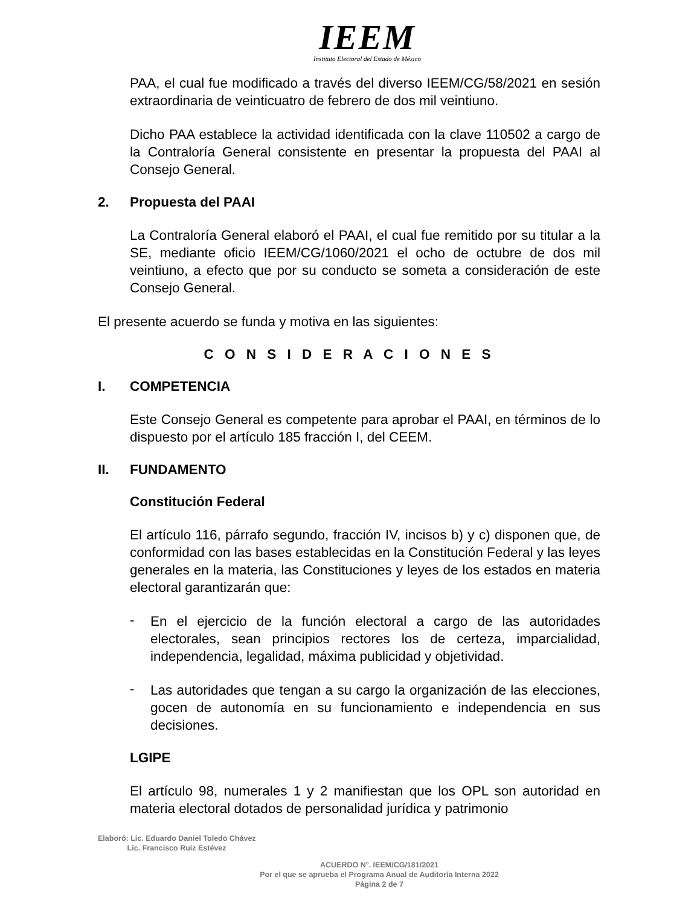IEEM
Instituto Electoral del Estado de México
PAA, el cual fue modificado a través del diverso IEEM/CG/58/2021 en sesión extraordinaria de veinticuatro de febrero de dos mil veintiuno.
Dicho PAA establece la actividad identificada con la clave 110502 a cargo de la Contraloría General consistente en presentar la propuesta del PAAI al Consejo General.
2. Propuesta del PAAI
La Contraloría General elaboró el PAAI, el cual fue remitido por su titular a la SE, mediante oficio IEEM/CG/1060/2021 el ocho de octubre de dos mil veintiuno, a efecto que por su conducto se someta a consideración de este Consejo General.
El presente acuerdo se funda y motiva en las siguientes:
C O N S I D E R A C I O N E S
I. COMPETENCIA
Este Consejo General es competente para aprobar el PAAI, en términos de lo dispuesto por el artículo 185 fracción I, del CEEM.
II. FUNDAMENTO
Constitución Federal
El artículo 116, párrafo segundo, fracción IV, incisos b) y c) disponen que, de conformidad con las bases establecidas en la Constitución Federal y las leyes generales en la materia, las Constituciones y leyes de los estados en materia electoral garantizarán que:
-
En el ejercicio de la función electoral a cargo de las autoridades electorales, sean principios rectores los de certeza, imparcialidad, independencia, legalidad, máxima publicidad y objetividad.
-
Las autoridades que tengan a su cargo la organización de las elecciones, gocen de autonomía en su funcionamiento e independencia en sus decisiones.
LGIPE
El artículo 98, numerales 1 y 2 manifiestan que los OPL son autoridad en materia electoral dotados de personalidad jurídica y patrimonio
Elaboró: Lic. Eduardo Daniel Toledo Chávez
Lic. Francisco Ruiz Estévez
ACUERDO N°. IEEM/CG/181/2021
Por el que se aprueba el Programa Anual de Auditoría Interna 2022
Página 2 de 7